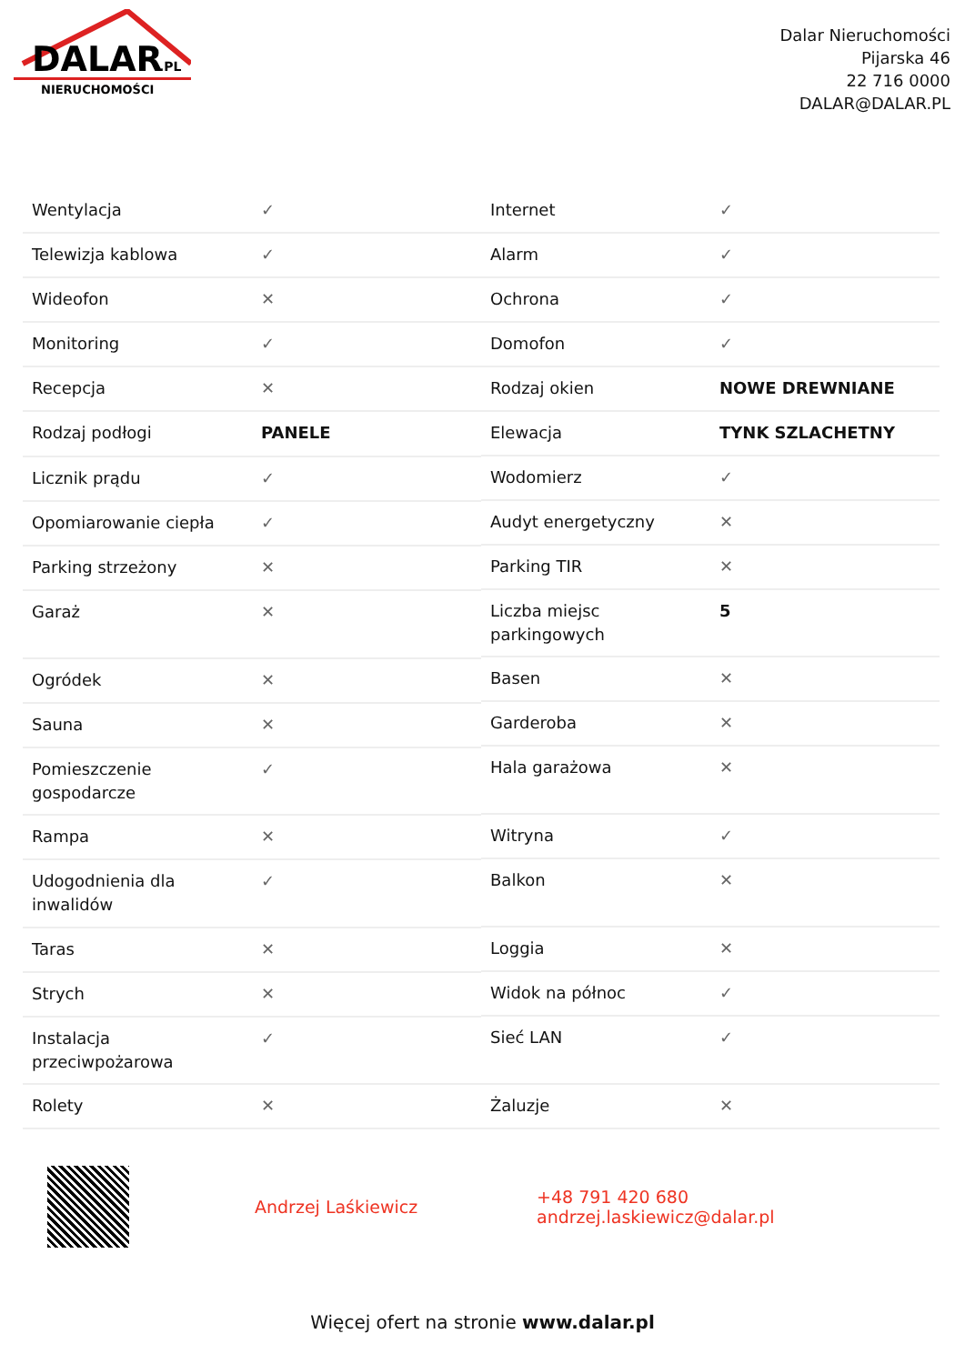DALAR
.PL
NIERUCHOMOŚCI
Dalar Nieruchomości
Pijarska 46
22 716 0000
DALAR@DALAR.PL
| Wentylacja | ✓ |
| Telewizja kablowa | ✓ |
| Wideofon | ✕ |
| Monitoring | ✓ |
| Recepcja | ✕ |
| Rodzaj podłogi | PANELE |
| Licznik prądu | ✓ |
| Opomiarowanie ciepła | ✓ |
| Parking strzeżony | ✕ |
| Garaż | ✕ |
| Ogródek | ✕ |
| Sauna | ✕ |
| Pomieszczenie gospodarcze | ✓ |
| Rampa | ✕ |
| Udogodnienia dla inwalidów | ✓ |
| Taras | ✕ |
| Strych | ✕ |
| Instalacja przeciwpożarowa | ✓ |
| Rolety | ✕ |
| Internet | ✓ |
| Alarm | ✓ |
| Ochrona | ✓ |
| Domofon | ✓ |
| Rodzaj okien | NOWE DREWNIANE |
| Elewacja | TYNK SZLACHETNY |
| Wodomierz | ✓ |
| Audyt energetyczny | ✕ |
| Parking TIR | ✕ |
| Liczba miejsc parkingowych | 5 |
| Basen | ✕ |
| Garderoba | ✕ |
| Hala garażowa | ✕ |
| Witryna | ✓ |
| Balkon | ✕ |
| Loggia | ✕ |
| Widok na północ | ✓ |
| Sieć LAN | ✓ |
| Żaluzje | ✕ |
Andrzej Laśkiewicz
+48 791 420 680
andrzej.laskiewicz@dalar.pl
Więcej ofert na stronie www.dalar.pl